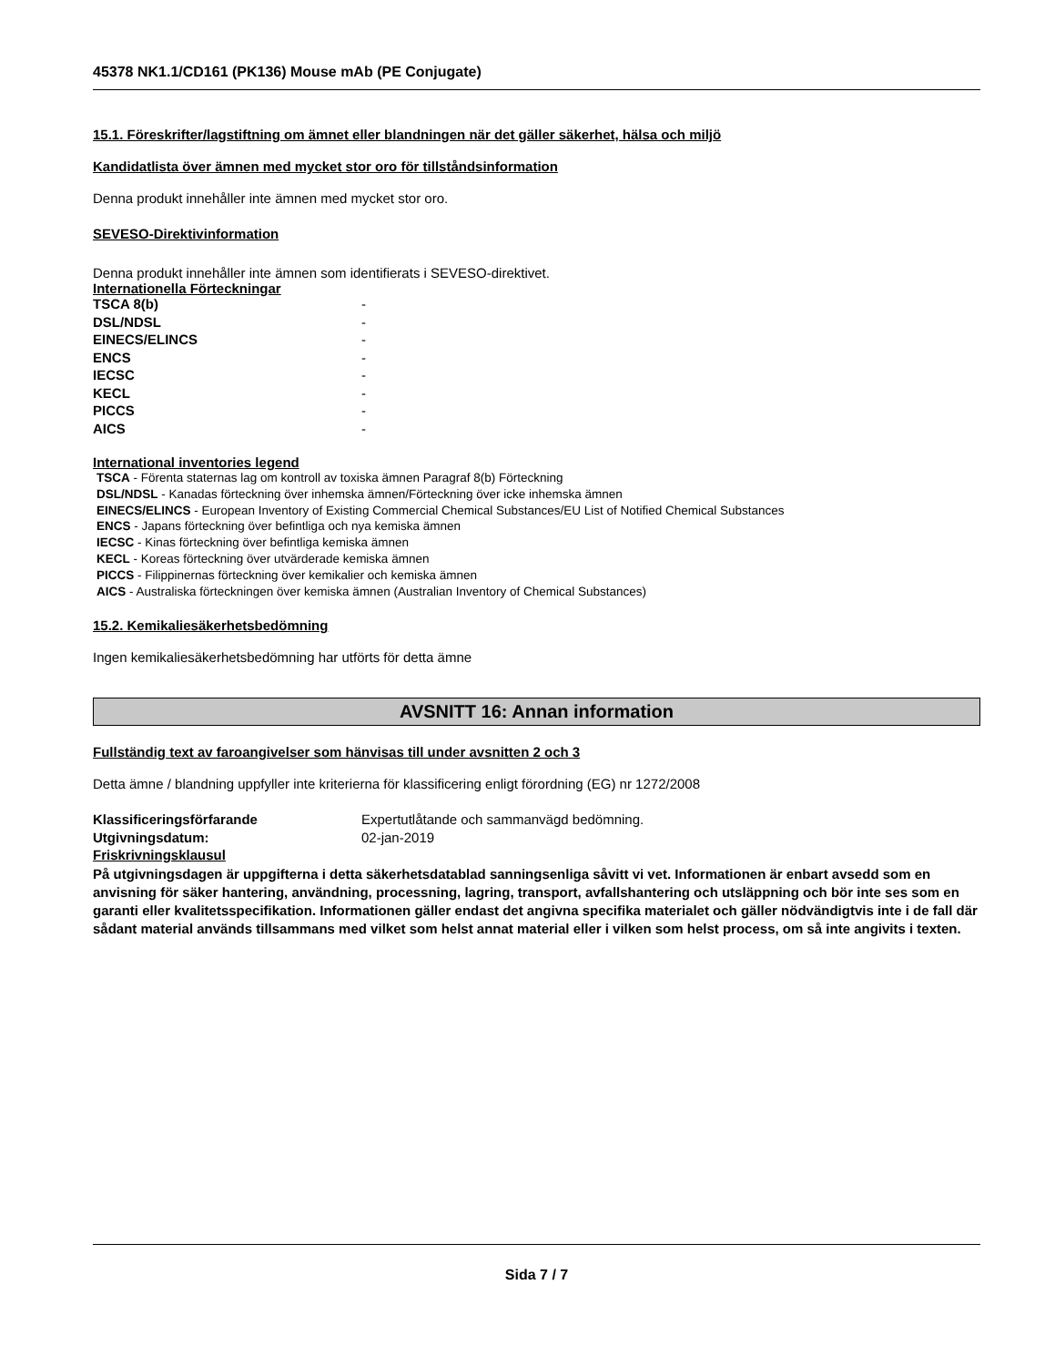45378 NK1.1/CD161 (PK136) Mouse mAb (PE Conjugate)
15.1. Föreskrifter/lagstiftning om ämnet eller blandningen när det gäller säkerhet, hälsa och miljö
Kandidatlista över ämnen med mycket stor oro för tillståndsinformation
Denna produkt innehåller inte ämnen med mycket stor oro.
SEVESO-Direktivinformation
Denna produkt innehåller inte ämnen som identifierats i SEVESO-direktivet.
Internationella Förteckningar
| TSCA 8(b) | - |
| DSL/NDSL | - |
| EINECS/ELINCS | - |
| ENCS | - |
| IECSC | - |
| KECL | - |
| PICCS | - |
| AICS | - |
International inventories legend
TSCA - Förenta staternas lag om kontroll av toxiska ämnen Paragraf 8(b) Förteckning
DSL/NDSL - Kanadas förteckning över inhemska ämnen/Förteckning över icke inhemska ämnen
EINECS/ELINCS - European Inventory of Existing Commercial Chemical Substances/EU List of Notified Chemical Substances
ENCS - Japans förteckning över befintliga och nya kemiska ämnen
IECSC - Kinas förteckning över befintliga kemiska ämnen
KECL - Koreas förteckning över utvärderade kemiska ämnen
PICCS - Filippinernas förteckning över kemikalier och kemiska ämnen
AICS - Australiska förteckningen över kemiska ämnen (Australian Inventory of Chemical Substances)
15.2. Kemikaliesäkerhetsbedömning
Ingen kemikaliesäkerhetsbedömning har utförts för detta ämne
AVSNITT 16: Annan information
Fullständig text av faroangivelser som hänvisas till under avsnitten 2 och 3
Detta ämne / blandning uppfyller inte kriterierna för klassificering enligt förordning (EG) nr 1272/2008
| Klassificeringsförfarande | Expertutlåtande och sammanvägd bedömning. |
| Utgivningsdatum: | 02-jan-2019 |
| Friskrivningsklausul | |
På utgivningsdagen är uppgifterna i detta säkerhetsdatablad sanningsenliga såvitt vi vet. Informationen är enbart avsedd som en anvisning för säker hantering, användning, processning, lagring, transport, avfallshantering och utsläppning och bör inte ses som en garanti eller kvalitetsspecifikation. Informationen gäller endast det angivna specifika materialet och gäller nödvändigtvis inte i de fall där sådant material används tillsammans med vilket som helst annat material eller i vilken som helst process, om så inte angivits i texten.
Sida 7 / 7